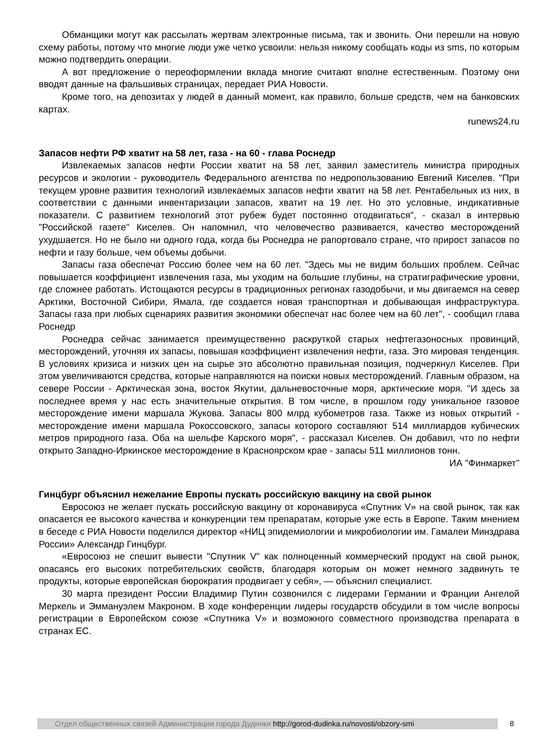Обманщики могут как рассылать жертвам электронные письма, так и звонить. Они перешли на новую схему работы, потому что многие люди уже четко усвоили: нельзя никому сообщать коды из sms, по которым можно подтвердить операции.
А вот предложение о переоформлении вклада многие считают вполне естественным. Поэтому они вводят данные на фальшивых страницах, передает РИА Новости.
Кроме того, на депозитах у людей в данный момент, как правило, больше средств, чем на банковских картах.
runews24.ru
Запасов нефти РФ хватит на 58 лет, газа - на 60 - глава Роснедр
Извлекаемых запасов нефти России хватит на 58 лет, заявил заместитель министра природных ресурсов и экологии - руководитель Федерального агентства по недропользованию Евгений Киселев. "При текущем уровне развития технологий извлекаемых запасов нефти хватит на 58 лет. Рентабельных из них, в соответствии с данными инвентаризации запасов, хватит на 19 лет. Но это условные, индикативные показатели. С развитием технологий этот рубеж будет постоянно отодвигаться", - сказал в интервью "Российской газете" Киселев. Он напомнил, что человечество развивается, качество месторождений ухудшается. Но не было ни одного года, когда бы Роснедра не рапортовало стране, что прирост запасов по нефти и газу больше, чем объемы добычи.
Запасы газа обеспечат Россию более чем на 60 лет. "Здесь мы не видим больших проблем. Сейчас повышается коэффициент извлечения газа, мы уходим на большие глубины, на стратиграфические уровни, где сложнее работать. Истощаются ресурсы в традиционных регионах газодобычи, и мы двигаемся на север Арктики, Восточной Сибири, Ямала, где создается новая транспортная и добывающая инфраструктура. Запасы газа при любых сценариях развития экономики обеспечат нас более чем на 60 лет", - сообщил глава Роснедр
Роснедра сейчас занимается преимущественно раскруткой старых нефтегазоносных провинций, месторождений, уточняя их запасы, повышая коэффициент извлечения нефти, газа. Это мировая тенденция. В условиях кризиса и низких цен на сырье это абсолютно правильная позиция, подчеркнул Киселев. При этом увеличиваются средства, которые направляются на поиски новых месторождений. Главным образом, на севере России - Арктическая зона, восток Якутии, дальневосточные моря, арктические моря. "И здесь за последнее время у нас есть значительные открытия. В том числе, в прошлом году уникальное газовое месторождение имени маршала Жукова. Запасы 800 млрд кубометров газа. Также из новых открытий - месторождение имени маршала Рокоссовского, запасы которого составляют 514 миллиардов кубических метров природного газа. Оба на шельфе Карского моря", - рассказал Киселев. Он добавил, что по нефти открыто Западно-Иркинское месторождение в Красноярском крае - запасы 511 миллионов тонн.
ИА "Финмаркет"
Гинцбург объяснил нежелание Европы пускать российскую вакцину на свой рынок
Евросоюз не желает пускать российскую вакцину от коронавируса «Спутник V» на свой рынок, так как опасается ее высокого качества и конкуренции тем препаратам, которые уже есть в Европе. Таким мнением в беседе с РИА Новости поделился директор «НИЦ эпидемиологии и микробиологии им. Гамалеи Минздрава России» Александр Гинцбург.
«Евросоюз не спешит вывести "Спутник V" как полноценный коммерческий продукт на свой рынок, опасаясь его высоких потребительских свойств, благодаря которым он может немного задвинуть те продукты, которые европейская бюрократия продвигает у себя», — объяснил специалист.
30 марта президент России Владимир Путин созвонился с лидерами Германии и Франции Ангелой Меркель и Эммануэлем Макроном. В ходе конференции лидеры государств обсудили в том числе вопросы регистрации в Европейском союзе «Спутника V» и возможного совместного производства препарата в странах ЕС.
Отдел общественных связей Администрации города Дудинки http://gorod-dudinka.ru/novosti/obzory-smi
8